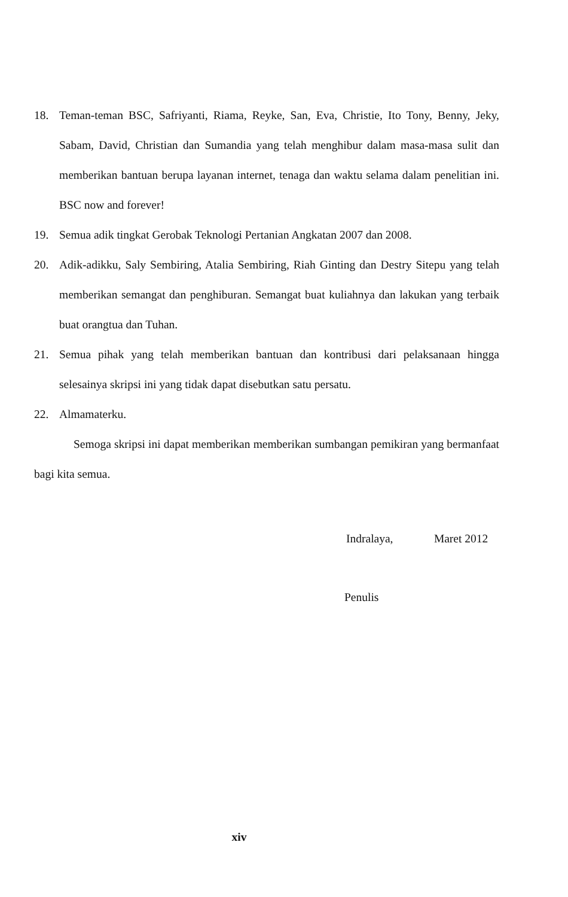18. Teman-teman BSC, Safriyanti, Riama, Reyke, San, Eva, Christie, Ito Tony, Benny, Jeky, Sabam, David, Christian dan Sumandia yang telah menghibur dalam masa-masa sulit dan memberikan bantuan berupa layanan internet, tenaga dan waktu selama dalam penelitian ini. BSC now and forever!
19. Semua adik tingkat Gerobak Teknologi Pertanian Angkatan 2007 dan 2008.
20. Adik-adikku, Saly Sembiring, Atalia Sembiring, Riah Ginting dan Destry Sitepu yang telah memberikan semangat dan penghiburan. Semangat buat kuliahnya dan lakukan yang terbaik buat orangtua dan Tuhan.
21. Semua pihak yang telah memberikan bantuan dan kontribusi dari pelaksanaan hingga selesainya skripsi ini yang tidak dapat disebutkan satu persatu.
22. Almamaterku.
Semoga skripsi ini dapat memberikan memberikan sumbangan pemikiran yang bermanfaat bagi kita semua.
Indralaya, Maret 2012
Penulis
xiv